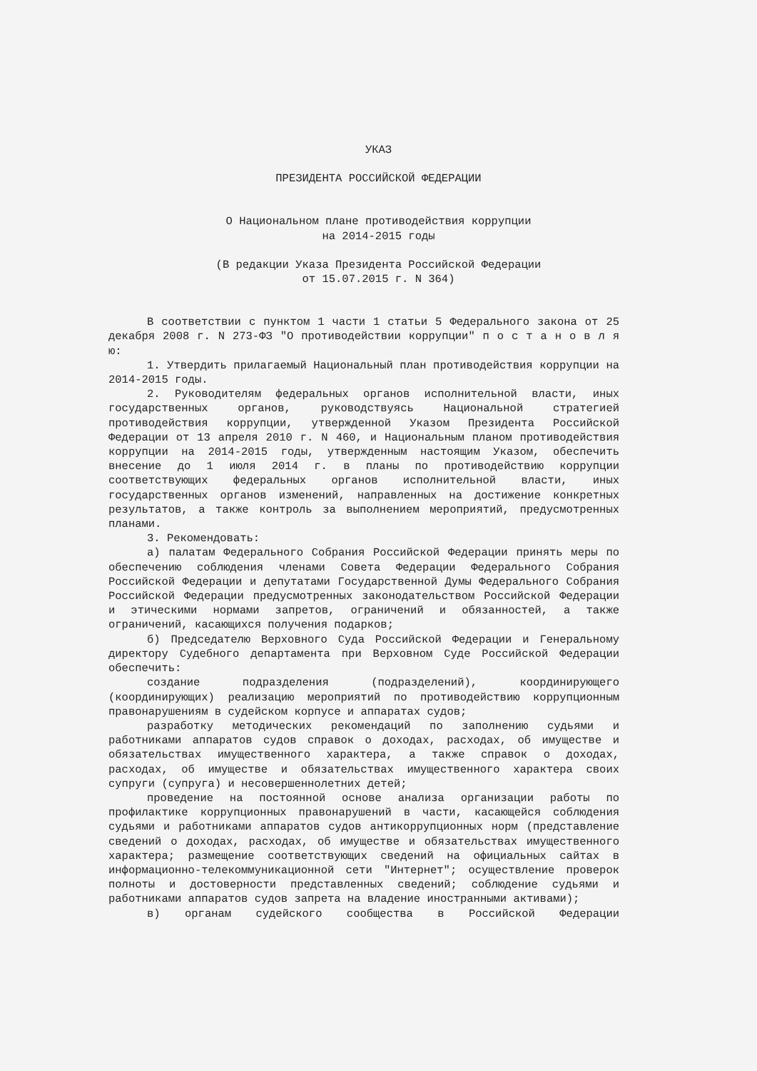УКАЗ
ПРЕЗИДЕНТА РОССИЙСКОЙ ФЕДЕРАЦИИ
О Национальном плане противодействия коррупции на 2014-2015 годы
(В редакции Указа Президента Российской Федерации от 15.07.2015 г. N 364)
В соответствии с пунктом 1 части 1 статьи 5 Федерального закона от 25 декабря 2008 г. N 273-ФЗ "О противодействии коррупции" п о с т а н о в л я ю:
1. Утвердить прилагаемый Национальный план противодействия коррупции на 2014-2015 годы.
2. Руководителям федеральных органов исполнительной власти, иных государственных органов, руководствуясь Национальной стратегией противодействия коррупции, утвержденной Указом Президента Российской Федерации от 13 апреля 2010 г. N 460, и Национальным планом противодействия коррупции на 2014-2015 годы, утвержденным настоящим Указом, обеспечить внесение до 1 июля 2014 г. в планы по противодействию коррупции соответствующих федеральных органов исполнительной власти, иных государственных органов изменений, направленных на достижение конкретных результатов, а также контроль за выполнением мероприятий, предусмотренных планами.
3. Рекомендовать:
а) палатам Федерального Собрания Российской Федерации принять меры по обеспечению соблюдения членами Совета Федерации Федерального Собрания Российской Федерации и депутатами Государственной Думы Федерального Собрания Российской Федерации предусмотренных законодательством Российской Федерации и этическими нормами запретов, ограничений и обязанностей, а также ограничений, касающихся получения подарков;
б) Председателю Верховного Суда Российской Федерации и Генеральному директору Судебного департамента при Верховном Суде Российской Федерации обеспечить:
создание подразделения (подразделений), координирующего (координирующих) реализацию мероприятий по противодействию коррупционным правонарушениям в судейском корпусе и аппаратах судов;
разработку методических рекомендаций по заполнению судьями и работниками аппаратов судов справок о доходах, расходах, об имуществе и обязательствах имущественного характера, а также справок о доходах, расходах, об имуществе и обязательствах имущественного характера своих супруги (супруга) и несовершеннолетних детей;
проведение на постоянной основе анализа организации работы по профилактике коррупционных правонарушений в части, касающейся соблюдения судьями и работниками аппаратов судов антикоррупционных норм (представление сведений о доходах, расходах, об имуществе и обязательствах имущественного характера; размещение соответствующих сведений на официальных сайтах в информационно-телекоммуникационной сети "Интернет"; осуществление проверок полноты и достоверности представленных сведений; соблюдение судьями и работниками аппаратов судов запрета на владение иностранными активами);
в) органам судейского сообщества в Российской Федерации